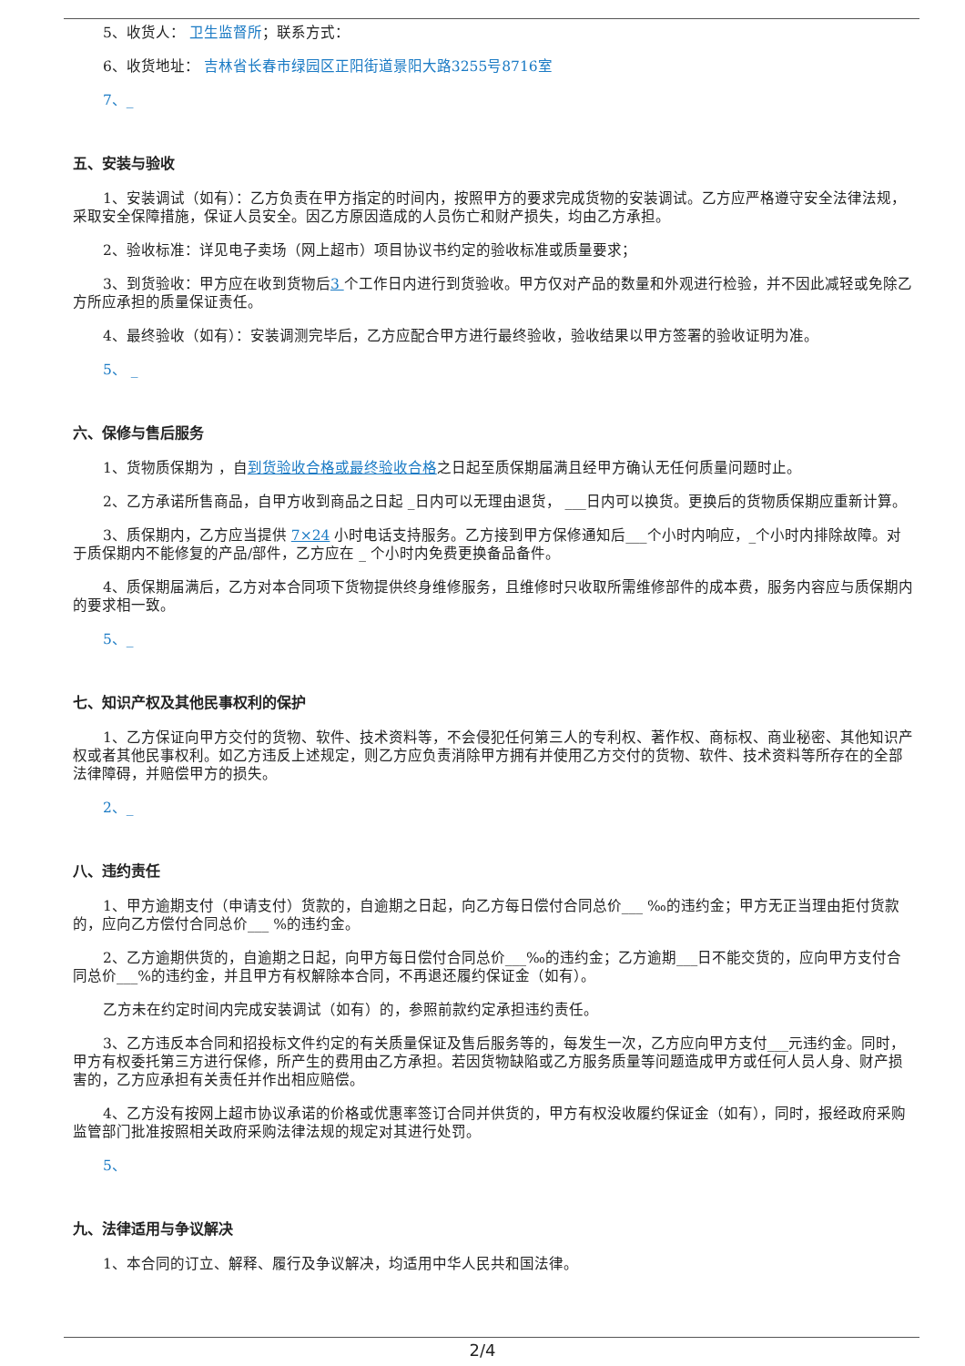5、收货人： 卫生监督所；联系方式：
6、收货地址： 吉林省长春市绿园区正阳街道景阳大路3255号8716室
7、_
五、安装与验收
1、安装调试（如有）：乙方负责在甲方指定的时间内，按照甲方的要求完成货物的安装调试。乙方应严格遵守安全法律法规，采取安全保障措施，保证人员安全。因乙方原因造成的人员伤亡和财产损失，均由乙方承担。
2、验收标准：详见电子卖场（网上超市）项目协议书约定的验收标准或质量要求；
3、到货验收：甲方应在收到货物后3 个工作日内进行到货验收。甲方仅对产品的数量和外观进行检验，并不因此减轻或免除乙方所应承担的质量保证责任。
4、最终验收（如有）：安装调测完毕后，乙方应配合甲方进行最终验收，验收结果以甲方签署的验收证明为准。
5、 _
六、保修与售后服务
1、货物质保期为 ，自到货验收合格或最终验收合格之日起至质保期届满且经甲方确认无任何质量问题时止。
2、乙方承诺所售商品，自甲方收到商品之日起 _日内可以无理由退货， ___日内可以换货。更换后的货物质保期应重新计算。
3、质保期内，乙方应当提供 7×24 小时电话支持服务。乙方接到甲方保修通知后___个小时内响应，_个小时内排除故障。对于质保期内不能修复的产品/部件，乙方应在 _ 个小时内免费更换备品备件。
4、质保期届满后，乙方对本合同项下货物提供终身维修服务，且维修时只收取所需维修部件的成本费，服务内容应与质保期内的要求相一致。
5、_
七、知识产权及其他民事权利的保护
1、乙方保证向甲方交付的货物、软件、技术资料等，不会侵犯任何第三人的专利权、著作权、商标权、商业秘密、其他知识产权或者其他民事权利。如乙方违反上述规定，则乙方应负责消除甲方拥有并使用乙方交付的货物、软件、技术资料等所存在的全部法律障碍，并赔偿甲方的损失。
2、_
八、违约责任
1、甲方逾期支付（申请支付）货款的，自逾期之日起，向乙方每日偿付合同总价___ ‰的违约金；甲方无正当理由拒付货款的，应向乙方偿付合同总价___ %的违约金。
2、乙方逾期供货的，自逾期之日起，向甲方每日偿付合同总价___‰的违约金；乙方逾期___日不能交货的，应向甲方支付合同总价___%的违约金，并且甲方有权解除本合同，不再退还履约保证金（如有）。
乙方未在约定时间内完成安装调试（如有）的，参照前款约定承担违约责任。
3、乙方违反本合同和招投标文件约定的有关质量保证及售后服务等的，每发生一次，乙方应向甲方支付___元违约金。同时，甲方有权委托第三方进行保修，所产生的费用由乙方承担。若因货物缺陷或乙方服务质量等问题造成甲方或任何人员人身、财产损害的，乙方应承担有关责任并作出相应赔偿。
4、乙方没有按网上超市协议承诺的价格或优惠率签订合同并供货的，甲方有权没收履约保证金（如有），同时，报经政府采购监管部门批准按照相关政府采购法律法规的规定对其进行处罚。
5、
九、法律适用与争议解决
1、本合同的订立、解释、履行及争议解决，均适用中华人民共和国法律。
2/4